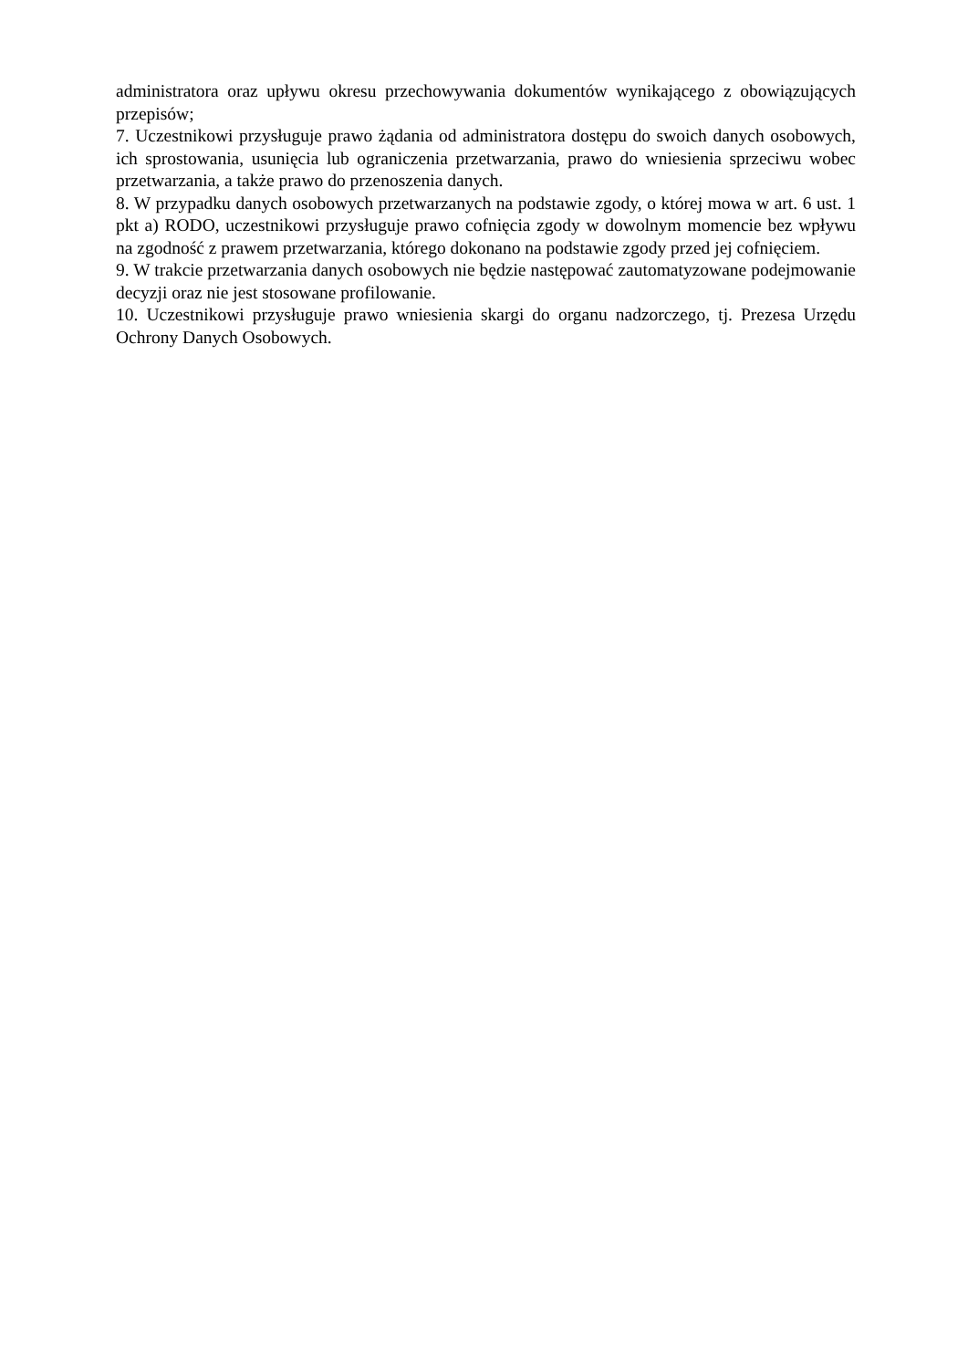administratora oraz upływu okresu przechowywania dokumentów wynikającego z obowiązujących przepisów;
7. Uczestnikowi przysługuje prawo żądania od administratora dostępu do swoich danych osobowych, ich sprostowania, usunięcia lub ograniczenia przetwarzania, prawo do wniesienia sprzeciwu wobec przetwarzania, a także prawo do przenoszenia danych.
8. W przypadku danych osobowych przetwarzanych na podstawie zgody, o której mowa w art. 6 ust. 1 pkt a) RODO, uczestnikowi przysługuje prawo cofnięcia zgody w dowolnym momencie bez wpływu na zgodność z prawem przetwarzania, którego dokonano na podstawie zgody przed jej cofnięciem.
9. W trakcie przetwarzania danych osobowych nie będzie następować zautomatyzowane podejmowanie decyzji oraz nie jest stosowane profilowanie.
10. Uczestnikowi przysługuje prawo wniesienia skargi do organu nadzorczego, tj. Prezesa Urzędu Ochrony Danych Osobowych.